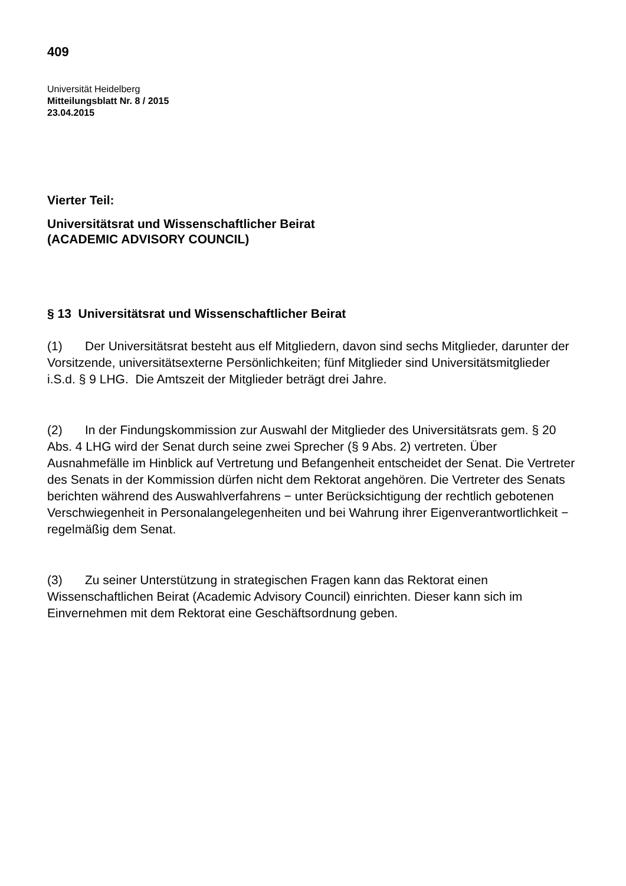409
Universität Heidelberg
Mitteilungsblatt Nr. 8 / 2015
23.04.2015
Vierter Teil:
Universitätsrat und Wissenschaftlicher Beirat
(ACADEMIC ADVISORY COUNCIL)
§ 13 Universitätsrat und Wissenschaftlicher Beirat
(1) Der Universitätsrat besteht aus elf Mitgliedern, davon sind sechs Mitglieder, darunter der Vorsitzende, universitätsexterne Persönlichkeiten; fünf Mitglieder sind Universitätsmitglieder i.S.d. § 9 LHG. Die Amtszeit der Mitglieder beträgt drei Jahre.
(2) In der Findungskommission zur Auswahl der Mitglieder des Universitätsrats gem. § 20 Abs. 4 LHG wird der Senat durch seine zwei Sprecher (§ 9 Abs. 2) vertreten. Über Ausnahmefälle im Hinblick auf Vertretung und Befangenheit entscheidet der Senat. Die Vertreter des Senats in der Kommission dürfen nicht dem Rektorat angehören. Die Vertreter des Senats berichten während des Auswahlverfahrens − unter Berücksichtigung der rechtlich gebotenen Verschwiegenheit in Personalangelegenheiten und bei Wahrung ihrer Eigenverantwortlichkeit − regelmäßig dem Senat.
(3) Zu seiner Unterstützung in strategischen Fragen kann das Rektorat einen Wissenschaftlichen Beirat (Academic Advisory Council) einrichten. Dieser kann sich im Einvernehmen mit dem Rektorat eine Geschäftsordnung geben.